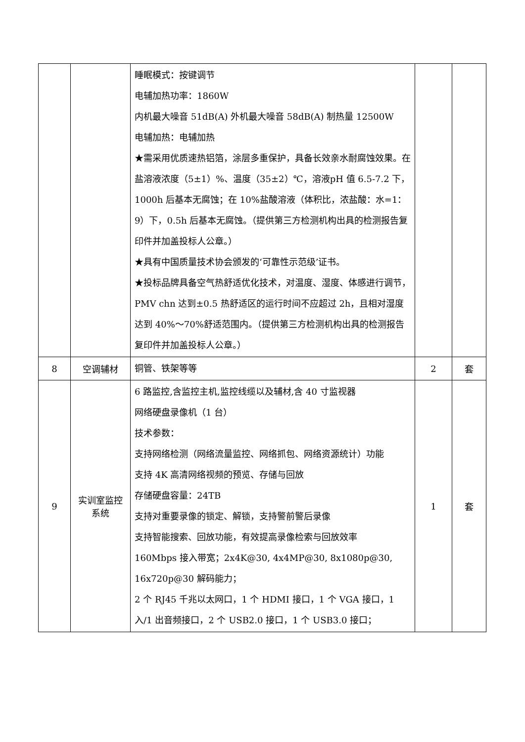| | | 睡眠模式：按键调节 电辅加热功率：1860W 内机最大噪音 51dB(A) 外机最大噪音 58dB(A) 制热量 12500W 电辅加热：电辅加热 ★需采用优质速热铝箔，涂层多重保护，具备长效亲水耐腐蚀效果。在盐溶液浓度（5±1）%、温度（35±2）℃，溶液pH 值 6.5-7.2 下，1000h 后基本无腐蚀；在 10%盐酸溶液（体积比，浓盐酸：水=1：9）下，0.5h 后基本无腐蚀。（提供第三方检测机构出具的检测报告复印件并加盖投标人公章。） ★具有中国质量技术协会颁发的‘可靠性示范级’证书。 ★投标品牌具备空气热舒适优化技术，对温度、湿度、体感进行调节，PMV chn 达到±0.5 热舒适区的运行时间不应超过 2h，且相对湿度达到 40%～70%舒适范围内。（提供第三方检测机构出具的检测报告复印件并加盖投标人公章。） | | |
| 8 | 空调辅材 | 铜管、铁架等等 | 2 | 套 |
| 9 | 实训室监控系统 | 6 路监控,含监控主机,监控线缆以及辅材,含 40 寸监视器 网络硬盘录像机（1 台） 技术参数： 支持网络检测（网络流量监控、网络抓包、网络资源统计）功能 支持 4K 高清网络视频的预览、存储与回放 存储硬盘容量：24TB 支持对重要录像的锁定、解锁，支持警前警后录像 支持智能搜索、回放功能，有效提高录像检索与回放效率 160Mbps 接入带宽；2x4K@30, 4x4MP@30, 8x1080p@30, 16x720p@30 解码能力； 2 个 RJ45 千兆以太网口，1 个 HDMI 接口，1 个 VGA 接口，1 入/1 出音频接口，2 个 USB2.0 接口，1 个 USB3.0 接口； | 1 | 套 |